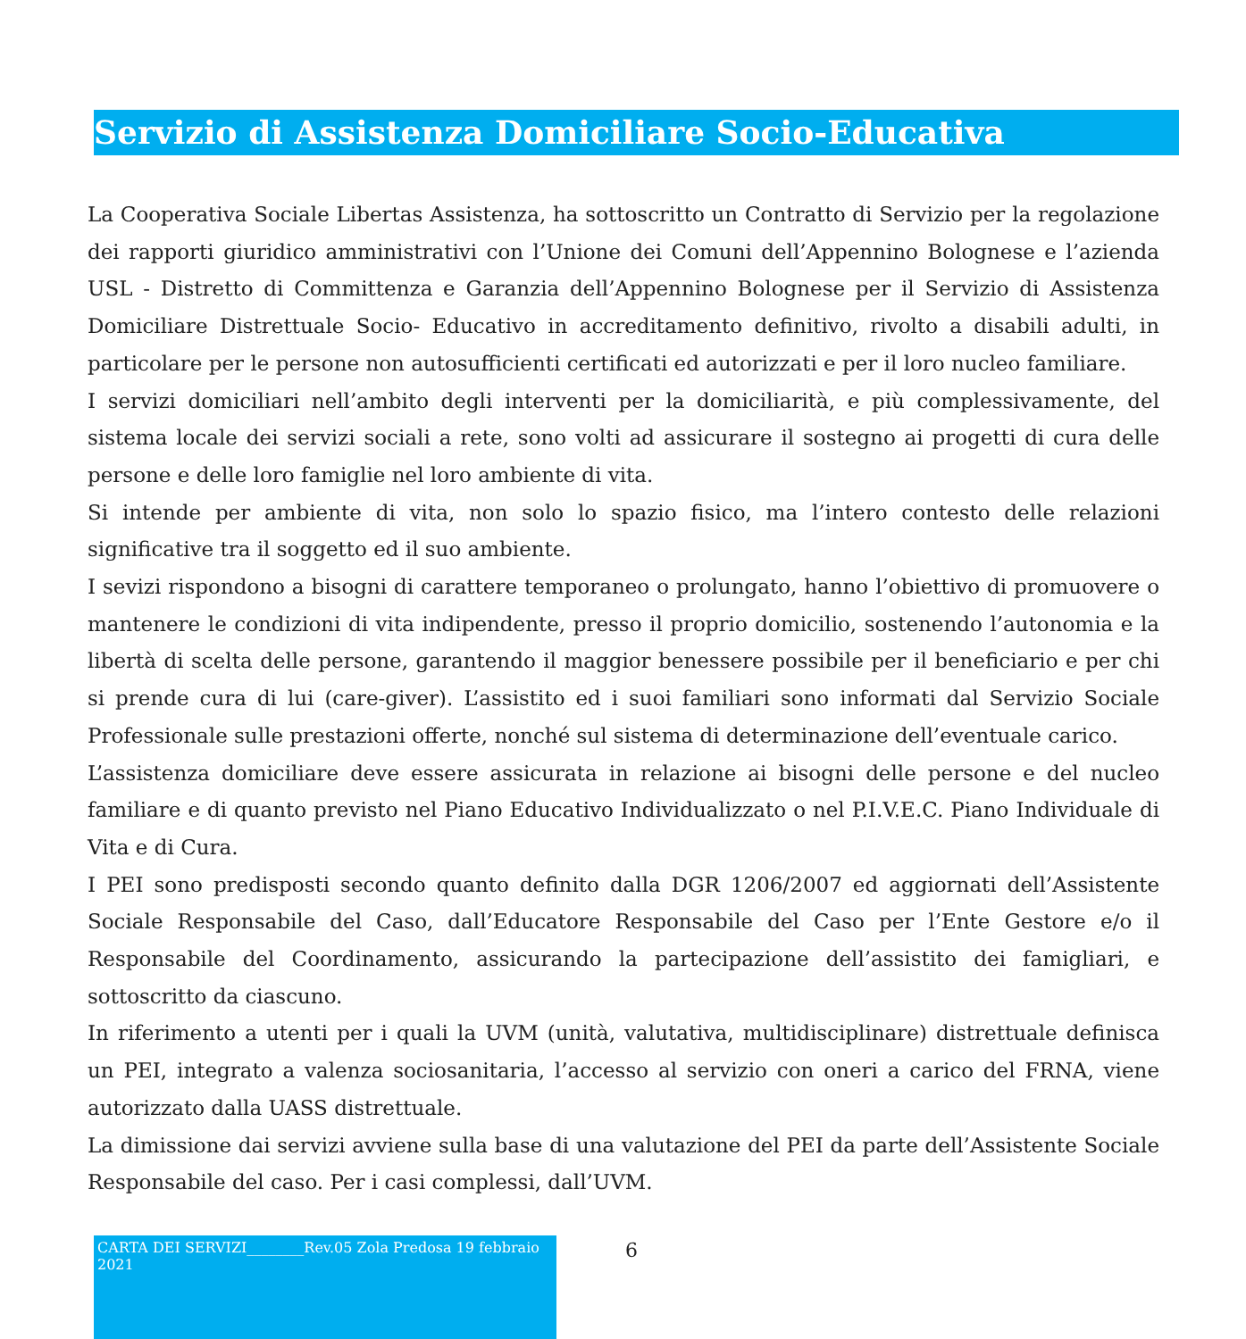Servizio di Assistenza Domiciliare Socio-Educativa
La Cooperativa Sociale Libertas Assistenza, ha sottoscritto un Contratto di Servizio per la regolazione dei rapporti giuridico amministrativi con l’Unione dei Comuni dell’Appennino Bolognese e l’azienda USL - Distretto di Committenza e Garanzia dell’Appennino Bolognese per il Servizio di Assistenza Domiciliare Distrettuale Socio- Educativo in accreditamento definitivo, rivolto a disabili adulti, in particolare per le persone non autosufficienti certificati ed autorizzati e per il loro nucleo familiare.
I servizi domiciliari nell’ambito degli interventi per la domiciliarità, e più complessivamente, del sistema locale dei servizi sociali a rete, sono volti ad assicurare il sostegno ai progetti di cura delle persone e delle loro famiglie nel loro ambiente di vita.
Si intende per ambiente di vita, non solo lo spazio fisico, ma l’intero contesto delle relazioni significative tra il soggetto ed il suo ambiente.
I sevizi rispondono a bisogni di carattere temporaneo o prolungato, hanno l’obiettivo di promuovere o mantenere le condizioni di vita indipendente, presso il proprio domicilio, sostenendo l’autonomia e la libertà di scelta delle persone, garantendo il maggior benessere possibile per il beneficiario e per chi si prende cura di lui (care-giver). L’assistito ed i suoi familiari sono informati dal Servizio Sociale Professionale sulle prestazioni offerte, nonché sul sistema di determinazione dell’eventuale carico.
L’assistenza domiciliare deve essere assicurata in relazione ai bisogni delle persone e del nucleo familiare e di quanto previsto nel Piano Educativo Individualizzato o nel P.I.V.E.C. Piano Individuale di Vita e di Cura.
I PEI sono predisposti secondo quanto definito dalla DGR 1206/2007 ed aggiornati dell’Assistente Sociale Responsabile del Caso, dall’Educatore Responsabile del Caso per l’Ente Gestore e/o il Responsabile del Coordinamento, assicurando la partecipazione dell’assistito dei famigliari, e sottoscritto da ciascuno.
In riferimento a utenti per i quali la UVM (unità, valutativa, multidisciplinare) distrettuale definisca un PEI, integrato a valenza sociosanitaria, l’accesso al servizio con oneri a carico del FRNA, viene autorizzato dalla UASS distrettuale.
La dimissione dai servizi avviene sulla base di una valutazione del PEI da parte dell’Assistente Sociale Responsabile del caso. Per i casi complessi, dall’UVM.
CARTA DEI SERVIZI________Rev.05 Zola Predosa 19 febbraio 2021
6